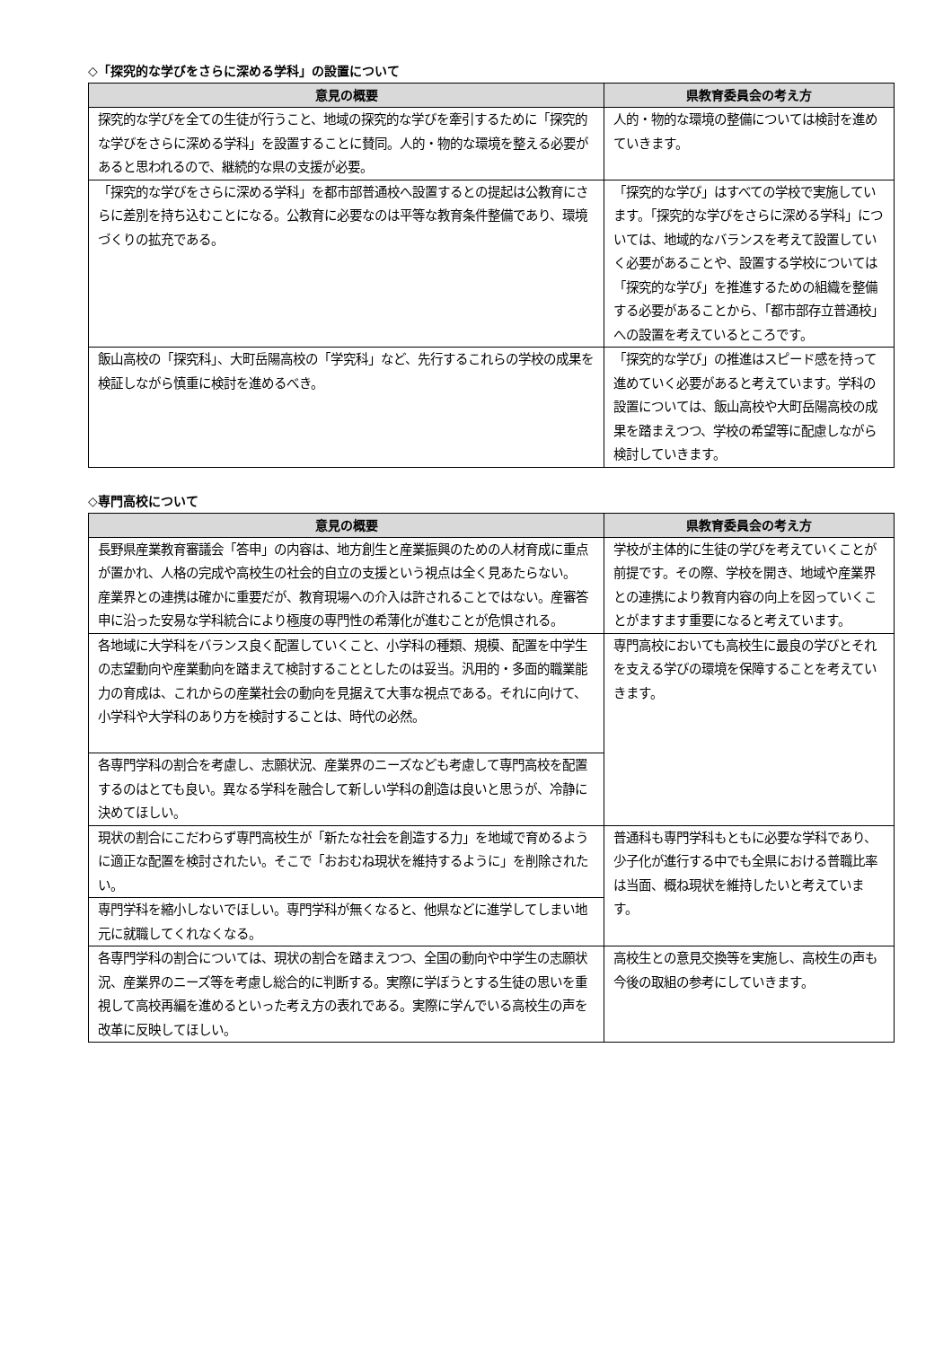◇「探究的な学びをさらに深める学科」の設置について
| 意見の概要 | 県教育委員会の考え方 |
| --- | --- |
| 探究的な学びを全ての生徒が行うこと、地域の探究的な学びを牽引するために「探究的な学びをさらに深める学科」を設置することに賛同。人的・物的な環境を整える必要があると思われるので、継続的な県の支援が必要。 | 人的・物的な環境の整備については検討を進めていきます。 |
| 「探究的な学びをさらに深める学科」を都市部普通校へ設置するとの提起は公教育にさらに差別を持ち込むことになる。公教育に必要なのは平等な教育条件整備であり、環境づくりの拡充である。 | 「探究的な学び」はすべての学校で実施しています。「探究的な学びをさらに深める学科」については、地域的なバランスを考えて設置していく必要があることや、設置する学校については「探究的な学び」を推進するための組織を整備する必要があることから、「都市部存立普通校」への設置を考えているところです。 |
| 飯山高校の「探究科」、大町岳陽高校の「学究科」など、先行するこれらの学校の成果を検証しながら慎重に検討を進めるべき。 | 「探究的な学び」の推進はスピード感を持って進めていく必要があると考えています。学科の設置については、飯山高校や大町岳陽高校の成果を踏まえつつ、学校の希望等に配慮しながら検討していきます。 |
◇専門高校について
| 意見の概要 | 県教育委員会の考え方 |
| --- | --- |
| 長野県産業教育審議会「答申」の内容は、地方創生と産業振興のための人材育成に重点が置かれ、人格の完成や高校生の社会的自立の支援という視点は全く見あたらない。 産業界との連携は確かに重要だが、教育現場への介入は許されることではない。産審答申に沿った安易な学科統合により極度の専門性の希薄化が進むことが危惧される。 | 学校が主体的に生徒の学びを考えていくことが前提です。その際、学校を開き、地域や産業界との連携により教育内容の向上を図っていくことがますます重要になると考えています。 |
| 各地域に大学科をバランス良く配置していくこと、小学科の種類、規模、配置を中学生の志望動向や産業動向を踏まえて検討することとしたのは妥当。汎用的・多面的職業能力の育成は、これからの産業社会の動向を見据えて大事な視点である。それに向けて、小学科や大学科のあり方を検討することは、時代の必然。 | 専門高校においても高校生に最良の学びとそれを支える学びの環境を保障することを考えていきます。 |
| 各専門学科の割合を考慮し、志願状況、産業界のニーズなども考慮して専門高校を配置するのはとても良い。異なる学科を融合して新しい学科の創造は良いと思うが、冷静に決めてほしい。 | |
| 現状の割合にこだわらず専門高校生が「新たな社会を創造する力」を地域で育めるように適正な配置を検討されたい。そこで「おおむね現状を維持するように」を削除されたい。 | 普通科も専門学科もともに必要な学科であり、少子化が進行する中でも全県における普職比率は当面、概ね現状を維持したいと考えています。 |
| 専門学科を縮小しないでほしい。専門学科が無くなると、他県などに進学してしまい地元に就職してくれなくなる。 | |
| 各専門学科の割合については、現状の割合を踏まえつつ、全国の動向や中学生の志願状況、産業界のニーズ等を考慮し総合的に判断する。実際に学ぼうとする生徒の思いを重視して高校再編を進めるといった考え方の表れである。実際に学んでいる高校生の声を改革に反映してほしい。 | 高校生との意見交換等を実施し、高校生の声も今後の取組の参考にしていきます。 |